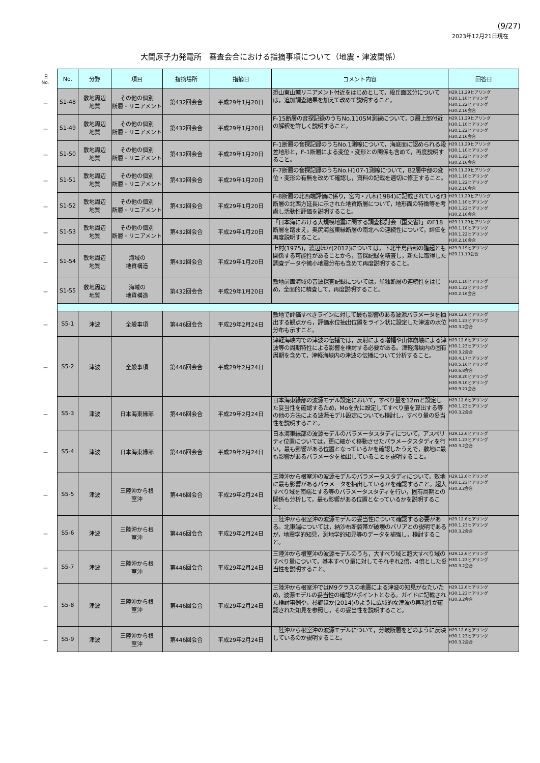(9/27)
2023年12月21日現在
大間原子力発電所　審査会合における指摘事項について（地震・津波関係）
| 旧 No. | No. | 分野 | 項目 | 指摘場所 | 指摘日 | コメント内容 | 回答日 |
| --- | --- | --- | --- | --- | --- | --- | --- |
| － | S1-48 | 敷地周辺 地質 | その他の個別 断層・リニアメント | 第432回会合 | 平成29年1月20日 | 恐山東山麓リニアメント付近をはじめとして，段丘面区分については，追加調査結果を加えて改めて説明すること。 | H29.11.29ヒアリング H30.1.10ヒアリング H30.1.22ヒアリング H30.2.16会合 |
| － | S1-49 | 敷地周辺 地質 | その他の個別 断層・リニアメント | 第432回会合 | 平成29年1月20日 | F-15断層の音探記録のうちNo.110SM測線について，D層上部付近の解釈を詳しく説明すること。 | H29.11.29ヒアリング H30.1.10ヒアリング H30.1.22ヒアリング H30.2.16会合 |
| － | S1-50 | 敷地周辺 地質 | その他の個別 断層・リニアメント | 第432回会合 | 平成29年1月20日 | F-1断層の音探記録のうちNo.1測線について，海底面に認められる段差地形と，F-1断層による変位・変形との関係も含めて，再度説明すること。 | H29.11.29ヒアリング H30.1.10ヒアリング H30.1.22ヒアリング H30.2.16会合 |
| － | S1-51 | 敷地周辺 地質 | その他の個別 断層・リニアメント | 第432回会合 | 平成29年1月20日 | F-7断層の音探記録のうちNo.H107-1測線について，B2層中部の変位・変形の有無を改めて確認し，資料の記載を適切に修正すること。 | H29.11.29ヒアリング H30.1.10ヒアリング H30.1.22ヒアリング H30.2.16会合 |
| － | S1-52 | 敷地周辺 地質 | その他の個別 断層・リニアメント | 第432回会合 | 平成29年1月20日 | F-8断層の北西端評価に係り，宮内・八木(1984)に記載されているf3断層の北西方延長に示された地質断層について，地形面の特徴等を考慮し活動性評価を説明すること。 | H29.11.29ヒアリング H30.1.10ヒアリング H30.1.22ヒアリング H30.2.16会合 |
| － | S1-53 | 敷地周辺 地質 | その他の個別 断層・リニアメント | 第432回会合 | 平成29年1月20日 | 「日本海における大規模地震に関する調査検討会（国交省）」のF18断層を踏まえ，奥尻海盆東縁断層の南北への連続性について，評価を再度説明すること。 | H29.11.29ヒアリング H30.1.10ヒアリング H30.1.22ヒアリング H30.2.16会合 |
| － | S1-54 | 敷地周辺 地質 | 海域の 地質構造 | 第432回会合 | 平成29年1月20日 | 上村(1975)，渡辺ほか(2012)については，下北半島西部の隆起とも関係する可能性があることから，音探記録を精査し，新たに取得した調査データや微小地震分布も含めて再度説明すること。 | H29.9.19ヒアリング H29.11.10会合 |
| － | S1-55 | 敷地周辺 地質 | 海域の 地質構造 | 第432回会合 | 平成29年1月20日 | 敷地前面海域の音波探査記録については，単独断層の連続性をはじめ，全面的に精査して，再度説明すること。 | H30.1.10ヒアリング H30.1.22ヒアリング H30.2.16会合 |
| － | S5-1 | 津波 | 全般事項 | 第446回会合 | 平成29年2月24日 | 敷地で評価すべきラインに対して最も影響のある波源パラメータを抽出する観点から，評価水位抽出位置をライン状に設定した津波の水位分布も示すこと。 | H29.12.6ヒアリング H30.1.23ヒアリング H30.3.2会合 |
| － | S5-2 | 津波 | 全般事項 | 第446回会合 | 平成29年2月24日 | 津軽海峡内での津波の伝播では，反射による増幅や山体崩壊による津波等の周期特性による影響を検討する必要がある。津軽海峡内の固有周期を含めて，津軽海峡内の津波の伝播について分析すること。 | H29.12.6ヒアリング H30.1.23ヒアリング H30.3.2会合 H30.4.17ヒアリング H30.5.16ヒアリング H30.6.8会合 H30.8.20ヒアリング H30.9.10ヒアリング H30.9.21会合 |
| － | S5-3 | 津波 | 日本海東縁部 | 第446回会合 | 平成29年2月24日 | 日本海東縁部の波源モデル設定において，すべり量を12mと設定した妥当性を確認するため，Moを先に設定してすべり量を算出する等の他の方法による波源モデル設定についても検討し，すべり量の妥当性を説明すること。 | H29.12.6ヒアリング H30.1.23ヒアリング H30.3.2会合 |
| － | S5-4 | 津波 | 日本海東縁部 | 第446回会合 | 平成29年2月24日 | 日本海東縁部の波源モデルのパラメータスタディについて，アスペリティ位置については，更に細かく移動させたパラメータスタディを行い，最も影響がある位置となっているかを確認したうえで，敷地に最も影響があるパラメータを抽出していることを説明すること。 | H29.12.6ヒアリング H30.1.23ヒアリング H30.3.2会合 |
| － | S5-5 | 津波 | 三陸沖から根 室沖 | 第446回会合 | 平成29年2月24日 | 三陸沖から根室沖の波源モデルのパラメータスタディについて，敷地に最も影響があるパラメータを抽出しているかを確認すること。超大すべり域を南端とする等のパラメータスタディを行い，固有周期との関係も分析して，最も影響がある位置となっているかを説明すること。 | H29.12.6ヒアリング H30.1.23ヒアリング H30.3.2会合 |
| － | S5-6 | 津波 | 三陸沖から根 室沖 | 第446回会合 | 平成29年2月24日 | 三陸沖から根室沖の波源モデルの妥当性について確認する必要がある。北東端については，納沙布断裂帯が破壊のバリアとの説明であるが，地震学的知見，測地学的知見等のデータを補強し，検討すること。 | H29.12.6ヒアリング H30.1.23ヒアリング H30.3.2会合 |
| － | S5-7 | 津波 | 三陸沖から根 室沖 | 第446回会合 | 平成29年2月24日 | 三陸沖から根室沖の波源モデルのうち，大すべり域と超大すべり域のすべり量について，基本すべり量に対してそれぞれ2倍，4倍とした妥当性を説明すること。 | H29.12.6ヒアリング H30.1.23ヒアリング H30.3.2会合 |
| － | S5-8 | 津波 | 三陸沖から根 室沖 | 第446回会合 | 平成29年2月24日 | 三陸沖から根室沖ではM9クラスの地震による津波の知見がなたいため，波源モデルの妥当性の確認がポイントとなる。ガイドに記載された検討事例や，杉野ほか(2014)のように広域的な津波の再現性が確認された知見を参照し，その妥当性を説明すること。 | H29.12.6ヒアリング H30.1.23ヒアリング H30.3.2会合 |
| － | S5-9 | 津波 | 三陸沖から根 室沖 | 第446回会合 | 平成29年2月24日 | 三陸沖から根室沖の波源モデルについて，分岐断層をどのように反映しているのか説明すること。 | H29.12.6ヒアリング H30.1.23ヒアリング H30.3.2会合 |